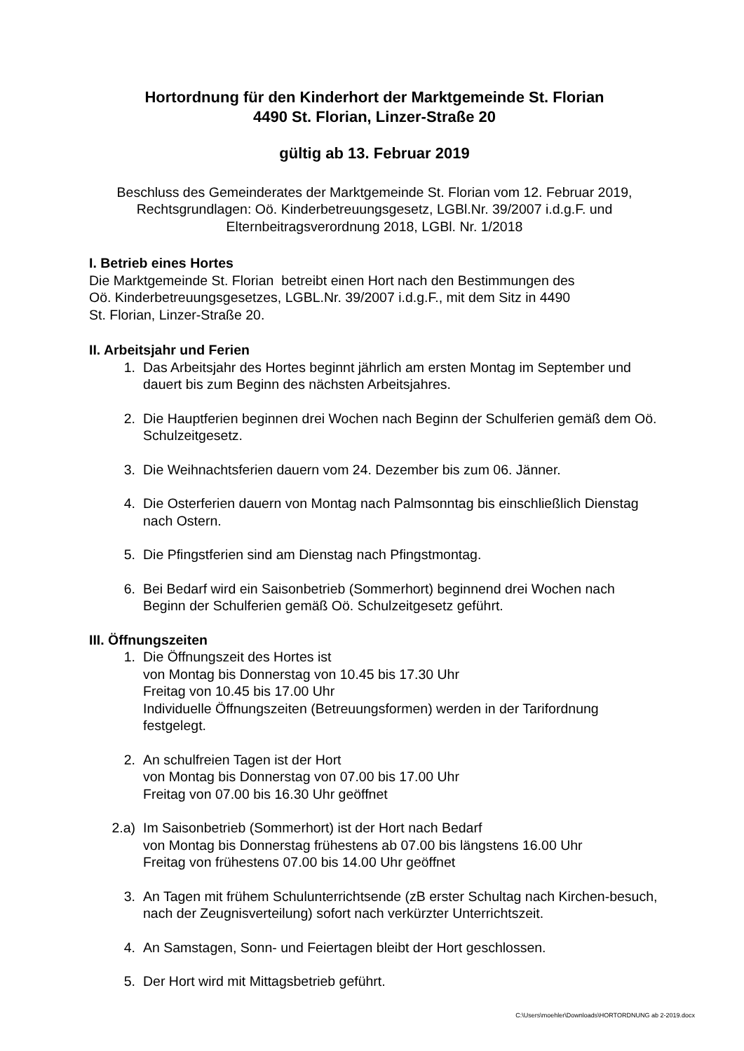Hortordnung für den Kinderhort der Marktgemeinde St. Florian
4490 St. Florian, Linzer-Straße 20
gültig ab 13. Februar 2019
Beschluss des Gemeinderates der Marktgemeinde St. Florian vom 12. Februar 2019,
Rechtsgrundlagen: Oö. Kinderbetreuungsgesetz, LGBl.Nr. 39/2007 i.d.g.F. und
Elternbeitragsverordnung 2018, LGBl. Nr. 1/2018
I. Betrieb eines Hortes
Die Marktgemeinde St. Florian betreibt einen Hort nach den Bestimmungen des
Oö. Kinderbetreuungsgesetzes, LGBL.Nr. 39/2007 i.d.g.F., mit dem Sitz in 4490
St. Florian, Linzer-Straße 20.
II. Arbeitsjahr und Ferien
1. Das Arbeitsjahr des Hortes beginnt jährlich am ersten Montag im September und dauert bis zum Beginn des nächsten Arbeitsjahres.
2. Die Hauptferien beginnen drei Wochen nach Beginn der Schulferien gemäß dem Oö. Schulzeitgesetz.
3. Die Weihnachtsferien dauern vom 24. Dezember bis zum 06. Jänner.
4. Die Osterferien dauern von Montag nach Palmsonntag bis einschließlich Dienstag nach Ostern.
5. Die Pfingstferien sind am Dienstag nach Pfingstmontag.
6. Bei Bedarf wird ein Saisonbetrieb (Sommerhort) beginnend drei Wochen nach Beginn der Schulferien gemäß Oö. Schulzeitgesetz geführt.
III. Öffnungszeiten
1. Die Öffnungszeit des Hortes ist
von Montag bis Donnerstag von 10.45 bis 17.30 Uhr
Freitag von 10.45 bis 17.00 Uhr
Individuelle Öffnungszeiten (Betreuungsformen) werden in der Tarifordnung festgelegt.
2. An schulfreien Tagen ist der Hort
von Montag bis Donnerstag von 07.00 bis 17.00 Uhr
Freitag von 07.00 bis 16.30 Uhr geöffnet
2.a) Im Saisonbetrieb (Sommerhort) ist der Hort nach Bedarf
von Montag bis Donnerstag frühestens ab 07.00 bis längstens 16.00 Uhr
Freitag von frühestens 07.00 bis 14.00 Uhr geöffnet
3. An Tagen mit frühem Schulunterrichtsende (zB erster Schultag nach Kirchen-besuch, nach der Zeugnisverteilung) sofort nach verkürzter Unterrichtszeit.
4. An Samstagen, Sonn- und Feiertagen bleibt der Hort geschlossen.
5. Der Hort wird mit Mittagsbetrieb geführt.
C:\Users\moehler\Downloads\HORTORDNUNG ab 2-2019.docx